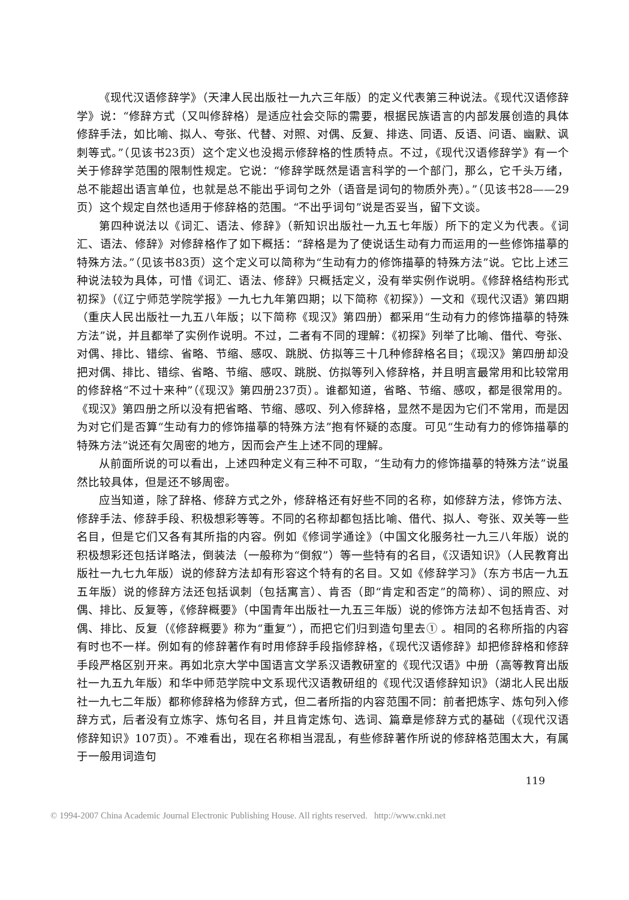《现代汉语修辞学》（天津人民出版社一九六三年版）的定义代表第三种说法。《现代汉语修辞学》说：“修辞方式（又叫修辞格）是适应社会交际的需要，根据民族语言的内部发展创造的具体修辞手法，如比喻、拟人、夸张、代替、对照、对偶、反复、排迭、同语、反语、问语、幽默、讽刺等式。”（见该书23页）这个定义也没揭示修辞格的性质特点。不过，《现代汉语修辞学》有一个关于修辞学范围的限制性规定。它说：“修辞学既然是语言科学的一个部门，那么，它千头万绪，总不能超出语言单位，也就是总不能出乎词句之外（语音是词句的物质外壳）。”（见该书28——29页）这个规定自然也适用于修辞格的范围。“不出乎词句”说是否妥当，留下文谈。
第四种说法以《词汇、语法、修辞》（新知识出版社一九五七年版）所下的定义为代表。《词汇、语法、修辞》对修辞格作了如下概括：“辞格是为了使说话生动有力而运用的一些修饰描摹的特殊方法。”（见该书83页）这个定义可以简称为“生动有力的修饰描摹的特殊方法”说。它比上述三种说法较为具体，可惜《词汇、语法、修辞》只概括定义，没有举实例作说明。《修辞格结构形式初探》（《辽宁师范学院学报》一九七九年第四期；以下简称《初探》）一文和《现代汉语》第四期（重庆人民出版社一九五八年版；以下简称《现汉》第四册）都采用“生动有力的修饰描摹的特殊方法”说，并且都举了实例作说明。不过，二者有不同的理解：《初探》列举了比喻、借代、夸张、对偶、排比、错综、省略、节缩、感叹、跳脱、仿拟等三十几种修辞格名目；《现汉》第四册却没把对偶、排比、错综、省略、节缩、感叹、跳脱、仿拟等列入修辞格，并且明言最常用和比较常用的修辞格“不过十来种”（《现汉》第四册237页）。谁都知道，省略、节缩、感叹，都是很常用的。《现汉》第四册之所以没有把省略、节缩、感叹、列入修辞格，显然不是因为它们不常用，而是因为对它们是否算“生动有力的修饰描摹的特殊方法”抱有怀疑的态度。可见“生动有力的修饰描摹的特殊方法”说还有欠周密的地方，因而会产生上述不同的理解。
从前面所说的可以看出，上述四种定义有三种不可取，“生动有力的修饰描摹的特殊方法”说虽然比较具体，但是还不够周密。
应当知道，除了辞格、修辞方式之外，修辞格还有好些不同的名称，如修辞方法，修饰方法、修辞手法、修辞手段、积极想彩等等。不同的名称却都包括比喻、借代、拟人、夸张、双关等一些名目，但是它们又各有其所指的内容。例如《修词学通诠》（中国文化服务社一九三八年版）说的积极想彩还包括详略法，倒装法（一般称为“倒叙”）等一些特有的名目，《汉语知识》（人民教育出版社一九七九年版）说的修辞方法却有形容这个特有的名目。又如《修辞学习》（东方书店一九五五年版）说的修辞方法还包括讽刺（包括寓言）、肯否（即“肯定和否定”的简称）、词的照应、对偶、排比、反复等，《修辞概要》（中国青年出版社一九五三年版）说的修饰方法却不包括肯否、对偶、排比、反复（《修辞概要》称为“重复”），而把它们归到造句里去① 。相同的名称所指的内容有时也不一样。例如有的修辞著作有时用修辞手段指修辞格，《现代汉语修辞》却把修辞格和修辞手段严格区别开来。再如北京大学中国语言文学系汉语教研室的《现代汉语》中册（高等教育出版社一九五九年版）和华中师范学院中文系现代汉语教研组的《现代汉语修辞知识》（湖北人民出版社一九七二年版）都称修辞格为修辞方式，但二者所指的内容范围不同：前者把炼字、炼句列入修辞方式，后者没有立炼字、炼句名目，并且肯定炼句、选词、篇章是修辞方式的基础（《现代汉语修辞知识》107页）。不难看出，现在名称相当混乱，有些修辞著作所说的修辞格范围太大，有属于一般用词造句
119
© 1994-2007 China Academic Journal Electronic Publishing House. All rights reserved. http://www.cnki.net